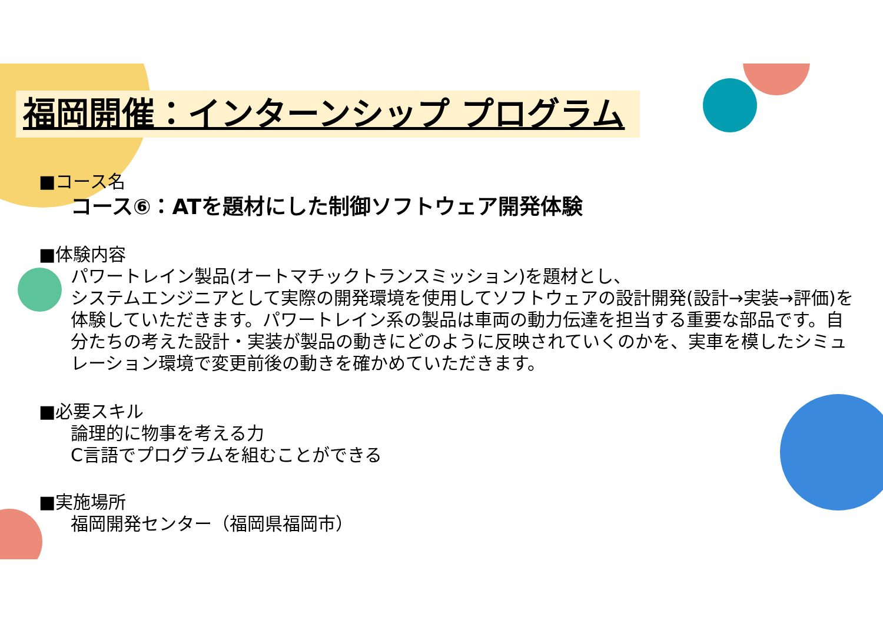福岡開催：インターンシップ プログラム
■コース名
コース⑥：ATを題材にした制御ソフトウェア開発体験
■体験内容
パワートレイン製品(オートマチックトランスミッション)を題材とし、
システムエンジニアとして実際の開発環境を使用してソフトウェアの設計開発(設計→実装→評価)を体験していただきます。パワートレイン系の製品は車両の動力伝達を担当する重要な部品です。自分たちの考えた設計・実装が製品の動きにどのように反映されていくのかを、実車を模したシミュレーション環境で変更前後の動きを確かめていただきます。
■必要スキル
論理的に物事を考える力
C言語でプログラムを組むことができる
■実施場所
福岡開発センター（福岡県福岡市）